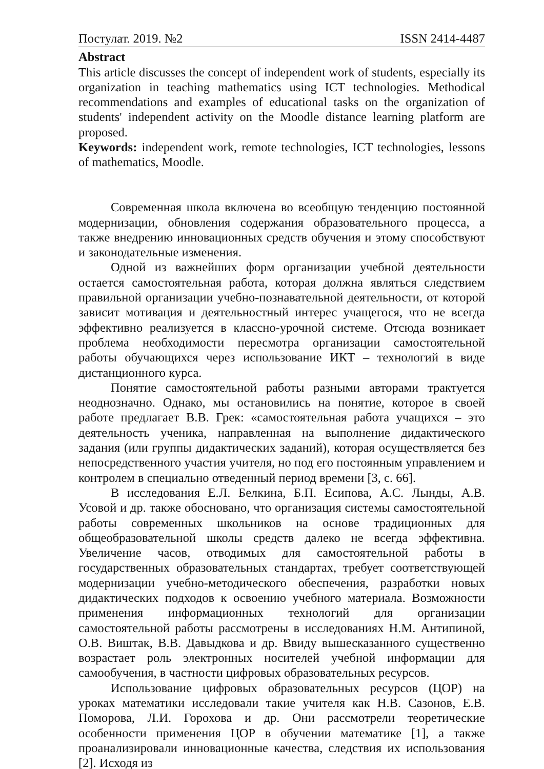Постулат. 2019. №2 ISSN 2414-4487
Abstract
This article discusses the concept of independent work of students, especially its organization in teaching mathematics using ICT technologies. Methodical recommendations and examples of educational tasks on the organization of students' independent activity on the Moodle distance learning platform are proposed.
Keywords: independent work, remote technologies, ICT technologies, lessons of mathematics, Moodle.
Современная школа включена во всеобщую тенденцию постоянной модернизации, обновления содержания образовательного процесса, а также внедрению инновационных средств обучения и этому способствуют и законодательные изменения.
Одной из важнейших форм организации учебной деятельности остается самостоятельная работа, которая должна являться следствием правильной организации учебно-познавательной деятельности, от которой зависит мотивация и деятельностный интерес учащегося, что не всегда эффективно реализуется в классно-урочной системе. Отсюда возникает проблема необходимости пересмотра организации самостоятельной работы обучающихся через использование ИКТ – технологий в виде дистанционного курса.
Понятие самостоятельной работы разными авторами трактуется неоднозначно. Однако, мы остановились на понятие, которое в своей работе предлагает В.В. Грек: «самостоятельная работа учащихся – это деятельность ученика, направленная на выполнение дидактического задания (или группы дидактических заданий), которая осуществляется без непосредственного участия учителя, но под его постоянным управлением и контролем в специально отведенный период времени [3, с. 66].
В исследования Е.Л. Белкина, Б.П. Есипова, А.С. Лынды, А.В. Усовой и др. также обосновано, что организация системы самостоятельной работы современных школьников на основе традиционных для общеобразовательной школы средств далеко не всегда эффективна. Увеличение часов, отводимых для самостоятельной работы в государственных образовательных стандартах, требует соответствующей модернизации учебно-методического обеспечения, разработки новых дидактических подходов к освоению учебного материала. Возможности применения информационных технологий для организации самостоятельной работы рассмотрены в исследованиях Н.М. Антипиной, О.В. Виштак, В.В. Давыдкова и др. Ввиду вышесказанного существенно возрастает роль электронных носителей учебной информации для самообучения, в частности цифровых образовательных ресурсов.
Использование цифровых образовательных ресурсов (ЦОР) на уроках математики исследовали такие учителя как Н.В. Сазонов, Е.В. Поморова, Л.И. Горохова и др. Они рассмотрели теоретические особенности применения ЦОР в обучении математике [1], а также проанализировали инновационные качества, следствия их использования [2]. Исходя из